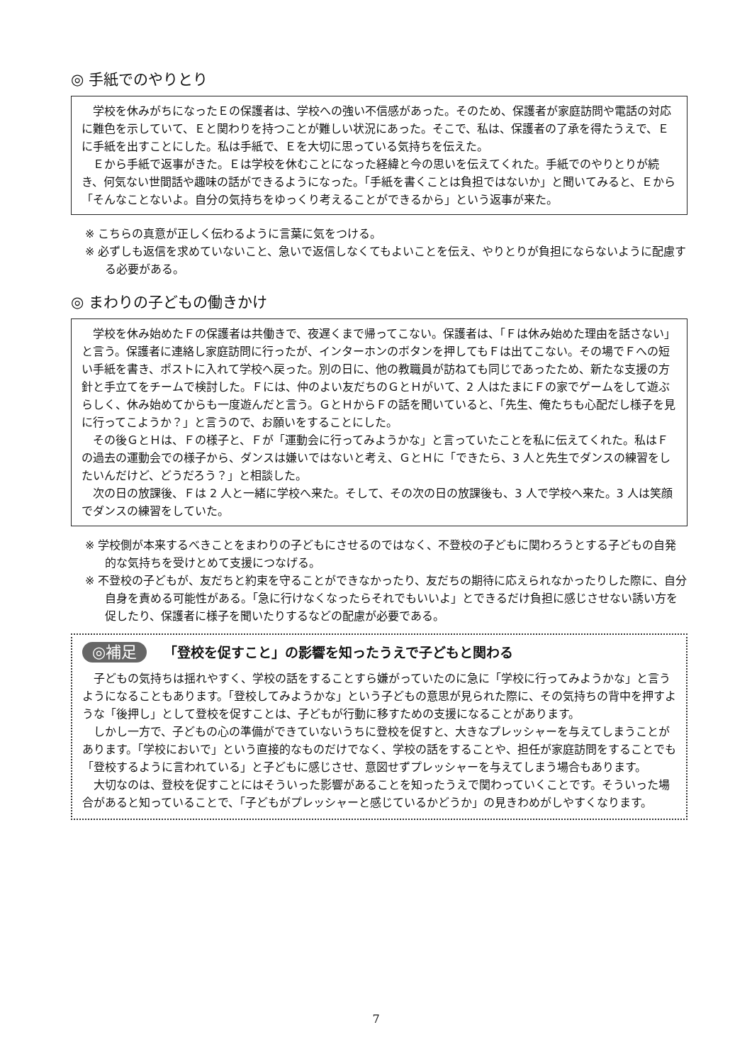◎ 手紙でのやりとり
学校を休みがちになったＥの保護者は、学校への強い不信感があった。そのため、保護者が家庭訪問や電話の対応に難色を示していて、Ｅと関わりを持つことが難しい状況にあった。そこで、私は、保護者の了承を得たうえで、Ｅに手紙を出すことにした。私は手紙で、Ｅを大切に思っている気持ちを伝えた。
Ｅから手紙で返事がきた。Ｅは学校を休むことになった経緯と今の思いを伝えてくれた。手紙でのやりとりが続き、何気ない世間話や趣味の話ができるようになった。「手紙を書くことは負担ではないか」と聞いてみると、Ｅから「そんなことないよ。自分の気持ちをゆっくり考えることができるから」という返事が来た。
※ こちらの真意が正しく伝わるように言葉に気をつける。
※ 必ずしも返信を求めていないこと、急いで返信しなくてもよいことを伝え、やりとりが負担にならないように配慮する必要がある。
◎ まわりの子どもの働きかけ
学校を休み始めたＦの保護者は共働きで、夜遅くまで帰ってこない。保護者は、「Ｆは休み始めた理由を話さない」と言う。保護者に連絡し家庭訪問に行ったが、インターホンのボタンを押してもＦは出てこない。その場でＦへの短い手紙を書き、ポストに入れて学校へ戻った。別の日に、他の教職員が訪ねても同じであったため、新たな支援の方針と手立てをチームで検討した。Ｆには、仲のよい友だちのＧとＨがいて、2 人はたまにＦの家でゲームをして遊ぶらしく、休み始めてからも一度遊んだと言う。ＧとＨからＦの話を聞いていると、「先生、俺たちも心配だし様子を見に行ってこようか？」と言うので、お願いをすることにした。
その後ＧとＨは、Ｆの様子と、Ｆが「運動会に行ってみようかな」と言っていたことを私に伝えてくれた。私はＦの過去の運動会での様子から、ダンスは嫌いではないと考え、ＧとＨに「できたら、3 人と先生でダンスの練習をしたいんだけど、どうだろう？」と相談した。
次の日の放課後、Ｆは 2 人と一緒に学校へ来た。そして、その次の日の放課後も、3 人で学校へ来た。3 人は笑顔でダンスの練習をしていた。
※ 学校側が本来するべきことをまわりの子どもにさせるのではなく、不登校の子どもに関わろうとする子どもの自発的な気持ちを受けとめて支援につなげる。
※ 不登校の子どもが、友だちと約束を守ることができなかったり、友だちの期待に応えられなかったりした際に、自分自身を責める可能性がある。「急に行けなくなったらそれでもいいよ」とできるだけ負担に感じさせない誘い方を促したり、保護者に様子を聞いたりするなどの配慮が必要である。
◎補足 「登校を促すこと」の影響を知ったうえで子どもと関わる
子どもの気持ちは揺れやすく、学校の話をすることすら嫌がっていたのに急に「学校に行ってみようかな」と言うようになることもあります。「登校してみようかな」という子どもの意思が見られた際に、その気持ちの背中を押すような「後押し」として登校を促すことは、子どもが行動に移すための支援になることがあります。
しかし一方で、子どもの心の準備ができていないうちに登校を促すと、大きなプレッシャーを与えてしまうことがあります。「学校においで」という直接的なものだけでなく、学校の話をすることや、担任が家庭訪問をすることでも「登校するように言われている」と子どもに感じさせ、意図せずプレッシャーを与えてしまう場合もあります。
大切なのは、登校を促すことにはそういった影響があることを知ったうえで関わっていくことです。そういった場合があると知っていることで、「子どもがプレッシャーと感じているかどうか」の見きわめがしやすくなります。
7